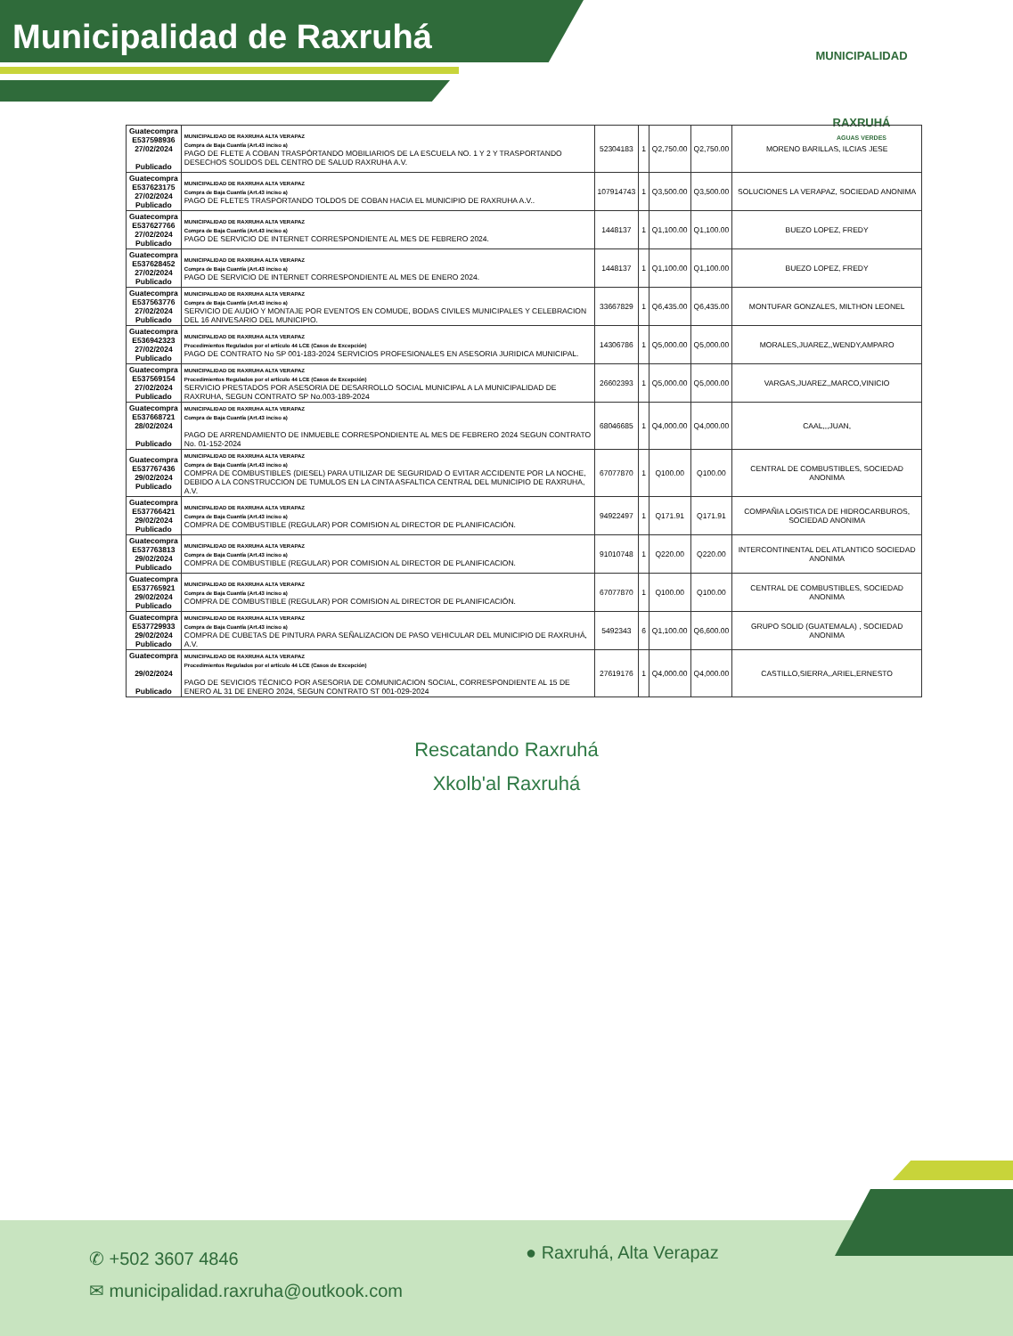Municipalidad de Raxruhá
MUNICIPALIDAD
RAXRUHÁ
AGUAS VERDES
| Guatecompra E537598936 27/02/2024 Publicado | MUNICIPALIDAD DE RAXRUHA ALTA VERAPAZ Compra de Baja Cuantía (Art.43 inciso a) PAGO DE FLETE A COBAN TRASPÓRTANDO MOBILIARIOS DE LA ESCUELA NO. 1 Y 2 Y TRASPORTANDO DESECHOS SOLIDOS DEL CENTRO DE SALUD RAXRUHA A.V. | 52304183 | 1 | Q2,750.00 | Q2,750.00 | MORENO BARILLAS, ILCIAS JESE |
| Guatecompra E537623175 27/02/2024 Publicado | MUNICIPALIDAD DE RAXRUHA ALTA VERAPAZ Compra de Baja Cuantía (Art.43 inciso a) PAGO DE FLETES TRASPORTANDO TOLDOS DE COBAN HACIA EL MUNICIPIO DE RAXRUHA A.V.. | 107914743 | 1 | Q3,500.00 | Q3,500.00 | SOLUCIONES LA VERAPAZ, SOCIEDAD ANONIMA |
| Guatecompra E537627766 27/02/2024 Publicado | MUNICIPALIDAD DE RAXRUHA ALTA VERAPAZ Compra de Baja Cuantía (Art.43 inciso a) PAGO DE SERVICIO DE INTERNET CORRESPONDIENTE AL MES DE FEBRERO 2024. | 1448137 | 1 | Q1,100.00 | Q1,100.00 | BUEZO LOPEZ, FREDY |
| Guatecompra E537628452 27/02/2024 Publicado | MUNICIPALIDAD DE RAXRUHA ALTA VERAPAZ Compra de Baja Cuantía (Art.43 inciso a) PAGO DE SERVICIO DE INTERNET CORRESPONDIENTE AL MES DE ENERO 2024. | 1448137 | 1 | Q1,100.00 | Q1,100.00 | BUEZO LOPEZ, FREDY |
| Guatecompra E537563776 27/02/2024 Publicado | MUNICIPALIDAD DE RAXRUHA ALTA VERAPAZ Compra de Baja Cuantía (Art.43 inciso a) SERVICIO DE AUDIO Y MONTAJE POR EVENTOS EN COMUDE, BODAS CIVILES MUNICIPALES Y CELEBRACION DEL 16 ANIVESARIO DEL MUNICIPIO. | 33667829 | 1 | Q6,435.00 | Q6,435.00 | MONTUFAR GONZALES, MILTHON LEONEL |
| Guatecompra E536942323 27/02/2024 Publicado | MUNICIPALIDAD DE RAXRUHA ALTA VERAPAZ Procedimientos Regulados por el artículo 44 LCE (Casos de Excepción) PAGO DE CONTRATO No SP 001-183-2024 SERVICIOS PROFESIONALES EN ASESORIA JURIDICA MUNICIPAL. | 14306786 | 1 | Q5,000.00 | Q5,000.00 | MORALES,JUAREZ,,WENDY,AMPARO |
| Guatecompra E537569154 27/02/2024 Publicado | MUNICIPALIDAD DE RAXRUHA ALTA VERAPAZ Procedimientos Regulados por el artículo 44 LCE (Casos de Excepción) SERVICIO PRESTADOS POR ASESORIA DE DESARROLLO SOCIAL MUNICIPAL A LA MUNICIPALIDAD DE RAXRUHA, SEGUN CONTRATO SP No.003-189-2024 | 26602393 | 1 | Q5,000.00 | Q5,000.00 | VARGAS,JUAREZ,,MARCO,VINICIO |
| Guatecompra E537668721 28/02/2024 Publicado | MUNICIPALIDAD DE RAXRUHA ALTA VERAPAZ Compra de Baja Cuantía (Art.43 inciso a) PAGO DE ARRENDAMIENTO DE INMUEBLE CORRESPONDIENTE AL MES DE FEBRERO 2024 SEGUN CONTRATO No. 01-152-2024 | 68046685 | 1 | Q4,000.00 | Q4,000.00 | CAAL,,,JUAN, |
| Guatecompra E537767436 29/02/2024 Publicado | MUNICIPALIDAD DE RAXRUHA ALTA VERAPAZ Compra de Baja Cuantía (Art.43 inciso a) COMPRA DE COMBUSTIBLES (DIESEL) PARA UTILIZAR DE SEGURIDAD O EVITAR ACCIDENTE POR LA NOCHE, DEBIDO A LA CONSTRUCCION DE TUMULOS EN LA CINTA ASFALTICA CENTRAL DEL MUNICIPIO DE RAXRUHA, A.V. | 67077870 | 1 | Q100.00 | Q100.00 | CENTRAL DE COMBUSTIBLES, SOCIEDAD ANONIMA |
| Guatecompra E537766421 29/02/2024 Publicado | MUNICIPALIDAD DE RAXRUHA ALTA VERAPAZ Compra de Baja Cuantía (Art.43 inciso a) COMPRA DE COMBUSTIBLE (REGULAR) POR COMISION AL DIRECTOR DE PLANIFICACIÓN. | 94922497 | 1 | Q171.91 | Q171.91 | COMPAÑIA LOGISTICA DE HIDROCARBUROS, SOCIEDAD ANONIMA |
| Guatecompra E537763813 29/02/2024 Publicado | MUNICIPALIDAD DE RAXRUHA ALTA VERAPAZ Compra de Baja Cuantía (Art.43 inciso a) COMPRA DE COMBUSTIBLE (REGULAR) POR COMISION AL DIRECTOR DE PLANIFICACION. | 91010748 | 1 | Q220.00 | Q220.00 | INTERCONTINENTAL DEL ATLANTICO SOCIEDAD ANONIMA |
| Guatecompra E537765921 29/02/2024 Publicado | MUNICIPALIDAD DE RAXRUHA ALTA VERAPAZ Compra de Baja Cuantía (Art.43 inciso a) COMPRA DE COMBUSTIBLE (REGULAR) POR COMISION AL DIRECTOR DE PLANIFICACIÓN. | 67077870 | 1 | Q100.00 | Q100.00 | CENTRAL DE COMBUSTIBLES, SOCIEDAD ANONIMA |
| Guatecompra E537729933 29/02/2024 Publicado | MUNICIPALIDAD DE RAXRUHA ALTA VERAPAZ Compra de Baja Cuantía (Art.43 inciso a) COMPRA DE CUBETAS DE PINTURA PARA SEÑALIZACION DE PASO VEHICULAR DEL MUNICIPIO DE RAXRUHÁ, A.V. | 5492343 | 6 | Q1,100.00 | Q6,600.00 | GRUPO SOLID (GUATEMALA) , SOCIEDAD ANONIMA |
| Guatecompra 29/02/2024 Publicado | MUNICIPALIDAD DE RAXRUHA ALTA VERAPAZ Procedimientos Regulados por el artículo 44 LCE (Casos de Excepción) PAGO DE SEVICIOS TÉCNICO POR ASESORIA DE COMUNICACION SOCIAL, CORRESPONDIENTE AL 15 DE ENERO AL 31 DE ENERO 2024, SEGUN CONTRATO ST 001-029-2024 | 27619176 | 1 | Q4,000.00 | Q4,000.00 | CASTILLO,SIERRA,,ARIEL,ERNESTO |
Rescatando Raxruhá
Xkolb'al Raxruhá
✆ +502 3607 4846
✉ municipalidad.raxruha@outkook.com
● Raxruhá, Alta Verapaz